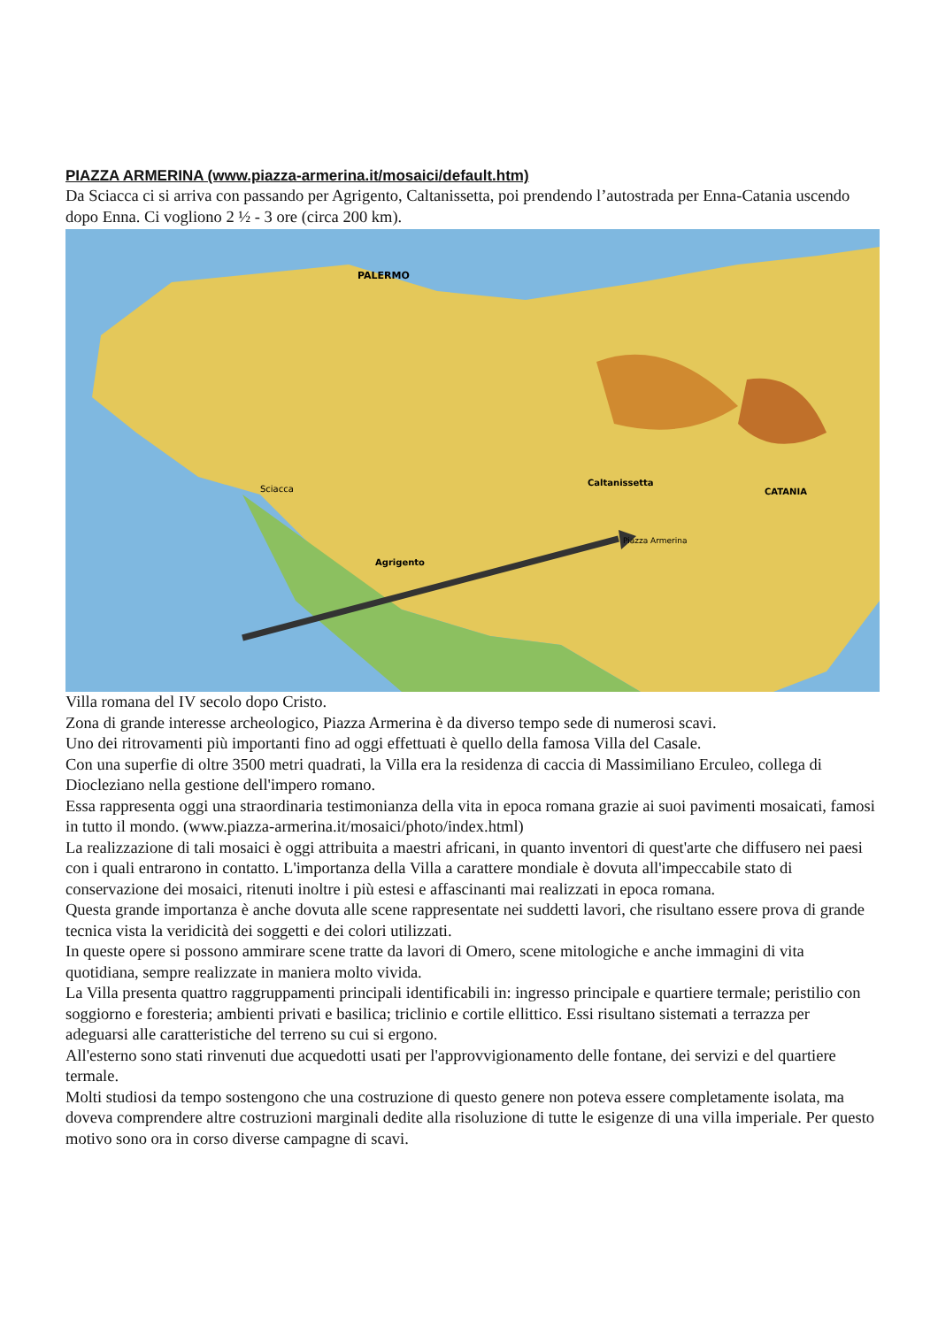PIAZZA ARMERINA (www.piazza-armerina.it/mosaici/default.htm)
Da Sciacca ci si arriva con passando per Agrigento, Caltanissetta, poi prendendo l’autostrada per Enna-Catania uscendo dopo Enna. Ci vogliono 2 ½ - 3 ore (circa 200 km).
Piazza Armerina
PALERMO
CATANIA
Caltanissetta
Sciacca
Agrigento
Villa romana del IV secolo dopo Cristo.
Zona di grande interesse archeologico, Piazza Armerina è da diverso tempo sede di numerosi scavi.
Uno dei ritrovamenti più importanti fino ad oggi effettuati è quello della famosa Villa del Casale.
Con una superfie di oltre 3500 metri quadrati, la Villa era la residenza di caccia di Massimiliano Erculeo, collega di Diocleziano nella gestione dell'impero romano.
Essa rappresenta oggi una straordinaria testimonianza della vita in epoca romana grazie ai suoi pavimenti mosaicati, famosi in tutto il mondo. (www.piazza-armerina.it/mosaici/photo/index.html)
La realizzazione di tali mosaici è oggi attribuita a maestri africani, in quanto inventori di quest'arte che diffusero nei paesi con i quali entrarono in contatto. L'importanza della Villa a carattere mondiale è dovuta all'impeccabile stato di conservazione dei mosaici, ritenuti inoltre i più estesi e affascinanti mai realizzati in epoca romana.
Questa grande importanza è anche dovuta alle scene rappresentate nei suddetti lavori, che risultano essere prova di grande tecnica vista la veridicità dei soggetti e dei colori utilizzati.
In queste opere si possono ammirare scene tratte da lavori di Omero, scene mitologiche e anche immagini di vita quotidiana, sempre realizzate in maniera molto vivida.
La Villa presenta quattro raggruppamenti principali identificabili in: ingresso principale e quartiere termale; peristilio con soggiorno e foresteria; ambienti privati e basilica; triclinio e cortile ellittico. Essi risultano sistemati a terrazza per adeguarsi alle caratteristiche del terreno su cui si ergono.
All'esterno sono stati rinvenuti due acquedotti usati per l'approvvigionamento delle fontane, dei servizi e del quartiere termale.
Molti studiosi da tempo sostengono che una costruzione di questo genere non poteva essere completamente isolata, ma doveva comprendere altre costruzioni marginali dedite alla risoluzione di tutte le esigenze di una villa imperiale. Per questo motivo sono ora in corso diverse campagne di scavi.